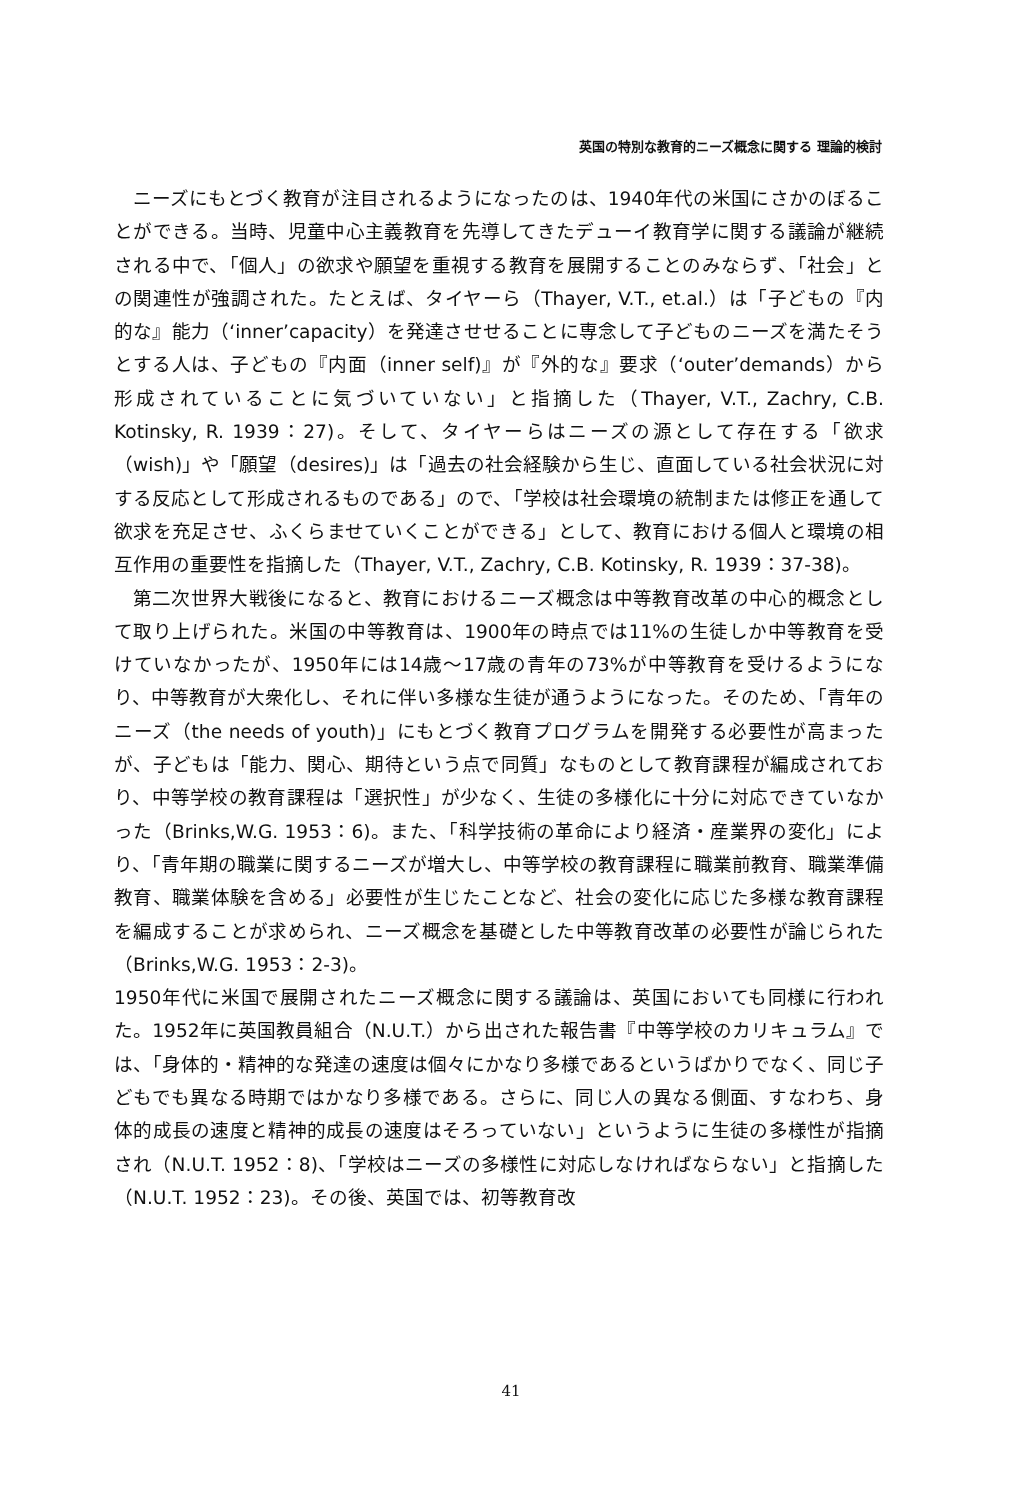英国の特別な教育的ニーズ概念に関する 理論的検討
ニーズにもとづく教育が注目されるようになったのは、1940年代の米国にさかのぼることができる。当時、児童中心主義教育を先導してきたデューイ教育学に関する議論が継続される中で、「個人」の欲求や願望を重視する教育を展開することのみならず、「社会」との関連性が強調された。たとえば、タイヤーら（Thayer, V.T., et.al.）は「子どもの『内的な』能力（‘inner’capacity）を発達させせることに専念して子どものニーズを満たそうとする人は、子どもの『内面（inner self)』が『外的な』要求（‘outer’demands）から形成されていることに気づいていない」と指摘した（Thayer, V.T., Zachry, C.B. Kotinsky, R. 1939：27)。そして、タイヤーらはニーズの源として存在する「欲求（wish)」や「願望（desires)」は「過去の社会経験から生じ、直面している社会状況に対する反応として形成されるものである」ので、「学校は社会環境の統制または修正を通して欲求を充足させ、ふくらませていくことができる」として、教育における個人と環境の相互作用の重要性を指摘した（Thayer, V.T., Zachry, C.B. Kotinsky, R. 1939：37-38)。
第二次世界大戦後になると、教育におけるニーズ概念は中等教育改革の中心的概念として取り上げられた。米国の中等教育は、1900年の時点では11%の生徒しか中等教育を受けていなかったが、1950年には14歳～17歳の青年の73%が中等教育を受けるようになり、中等教育が大衆化し、それに伴い多様な生徒が通うようになった。そのため、「青年のニーズ（the needs of youth)」にもとづく教育プログラムを開発する必要性が高まったが、子どもは「能力、関心、期待という点で同質」なものとして教育課程が編成されており、中等学校の教育課程は「選択性」が少なく、生徒の多様化に十分に対応できていなかった（Brinks,W.G. 1953：6)。また、「科学技術の革命により経済・産業界の変化」により、「青年期の職業に関するニーズが増大し、中等学校の教育課程に職業前教育、職業準備教育、職業体験を含める」必要性が生じたことなど、社会の変化に応じた多様な教育課程を編成することが求められ、ニーズ概念を基礎とした中等教育改革の必要性が論じられた（Brinks,W.G. 1953：2-3)。
1950年代に米国で展開されたニーズ概念に関する議論は、英国においても同様に行われた。1952年に英国教員組合（N.U.T.）から出された報告書『中等学校のカリキュラム』では、「身体的・精神的な発達の速度は個々にかなり多様であるというばかりでなく、同じ子どもでも異なる時期ではかなり多様である。さらに、同じ人の異なる側面、すなわち、身体的成長の速度と精神的成長の速度はそろっていない」というように生徒の多様性が指摘され（N.U.T. 1952：8)、「学校はニーズの多様性に対応しなければならない」と指摘した（N.U.T. 1952：23)。その後、英国では、初等教育改
41